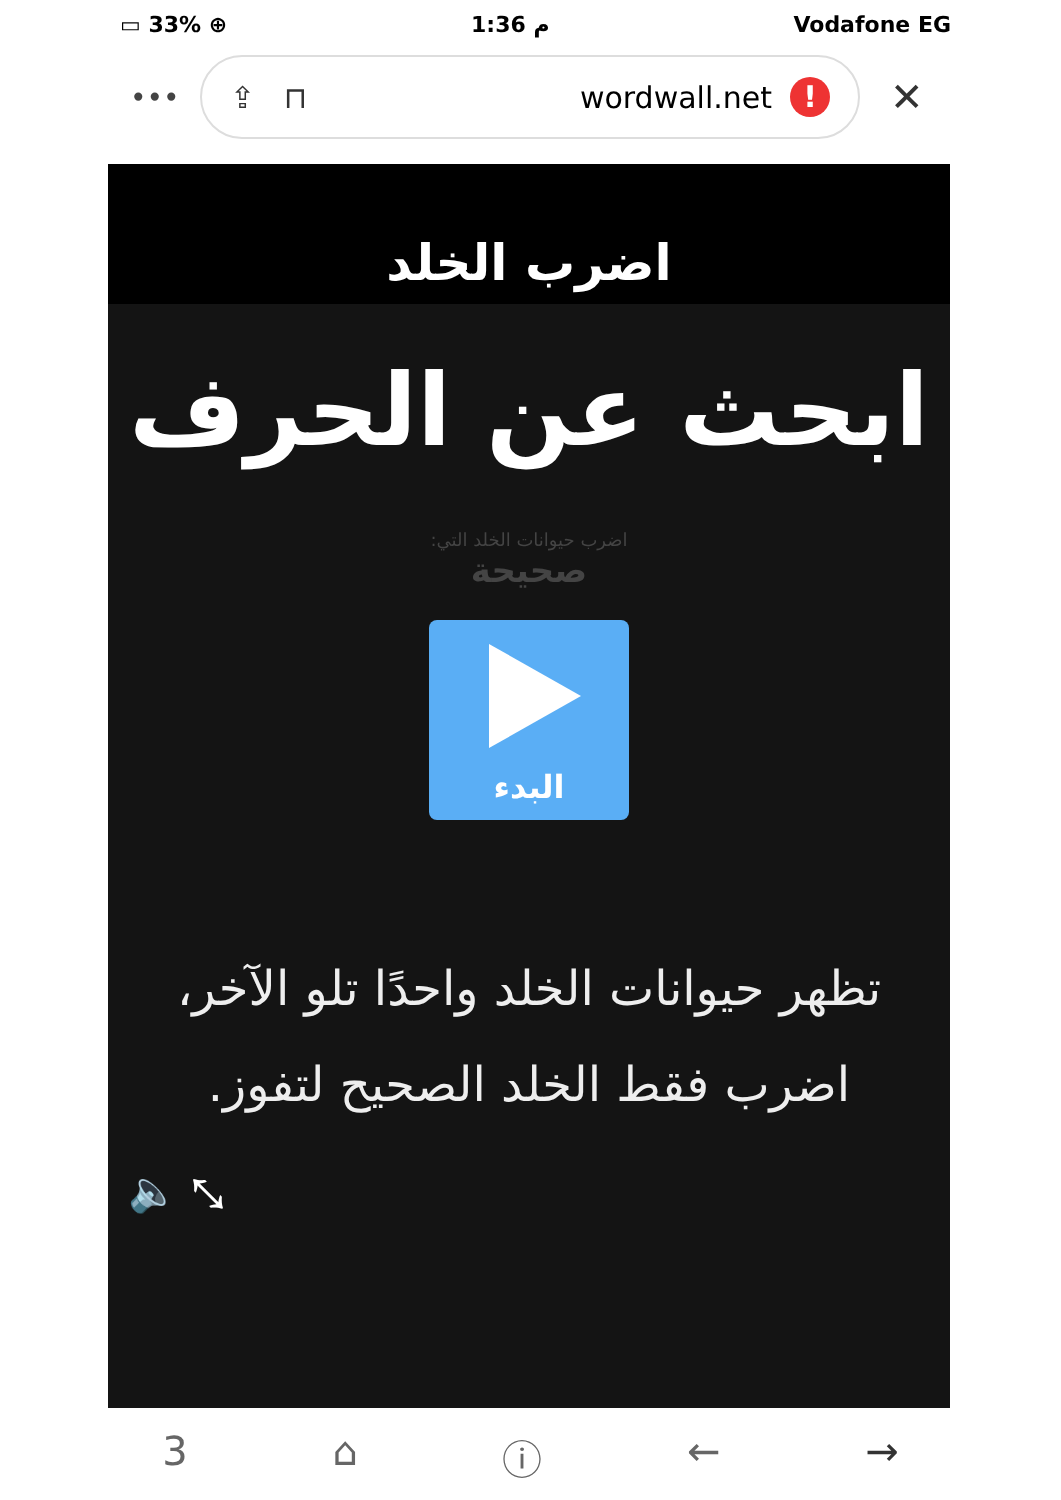▭ 33% ⊕ 1:36 م Vodafone EG
•••
⇪ ⊓ wordwall.net!
✕
اضرب الخلد
ابحث عن الحرف
اضرب حيوانات الخلد التي:
صحيحة
البدء
تظهر حيوانات الخلد واحدًا تلو الآخر، اضرب فقط الخلد الصحيح لتفوز.
🔈 ⤡
3 ⌂ ⓘ ← →